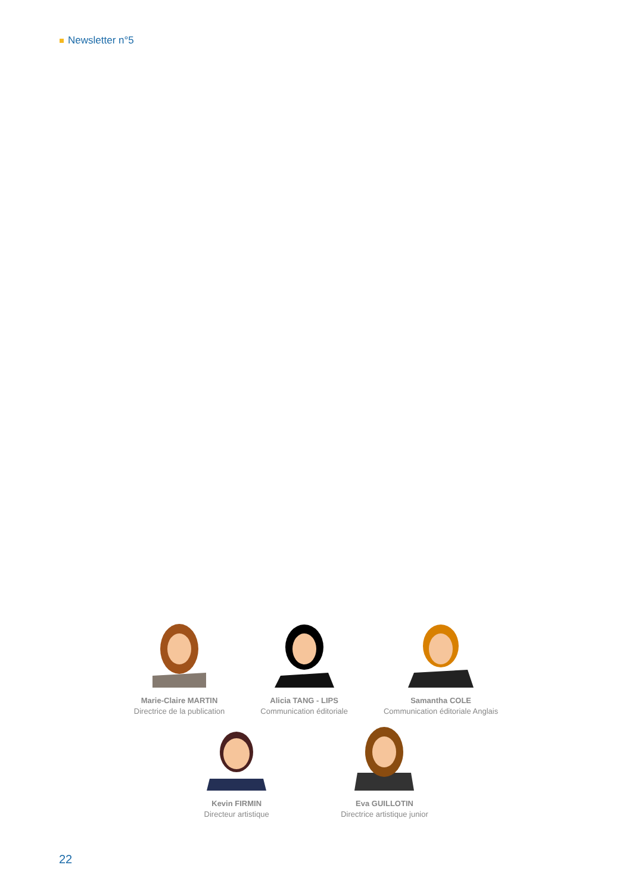Newsletter n°5
Marie-Claire MARTIN
Directrice de la publication
Alicia TANG - LIPS
Communication éditoriale
Samantha COLE
Communication éditoriale Anglais
Kevin FIRMIN
Directeur artistique
Eva GUILLOTIN
Directrice artistique junior
22